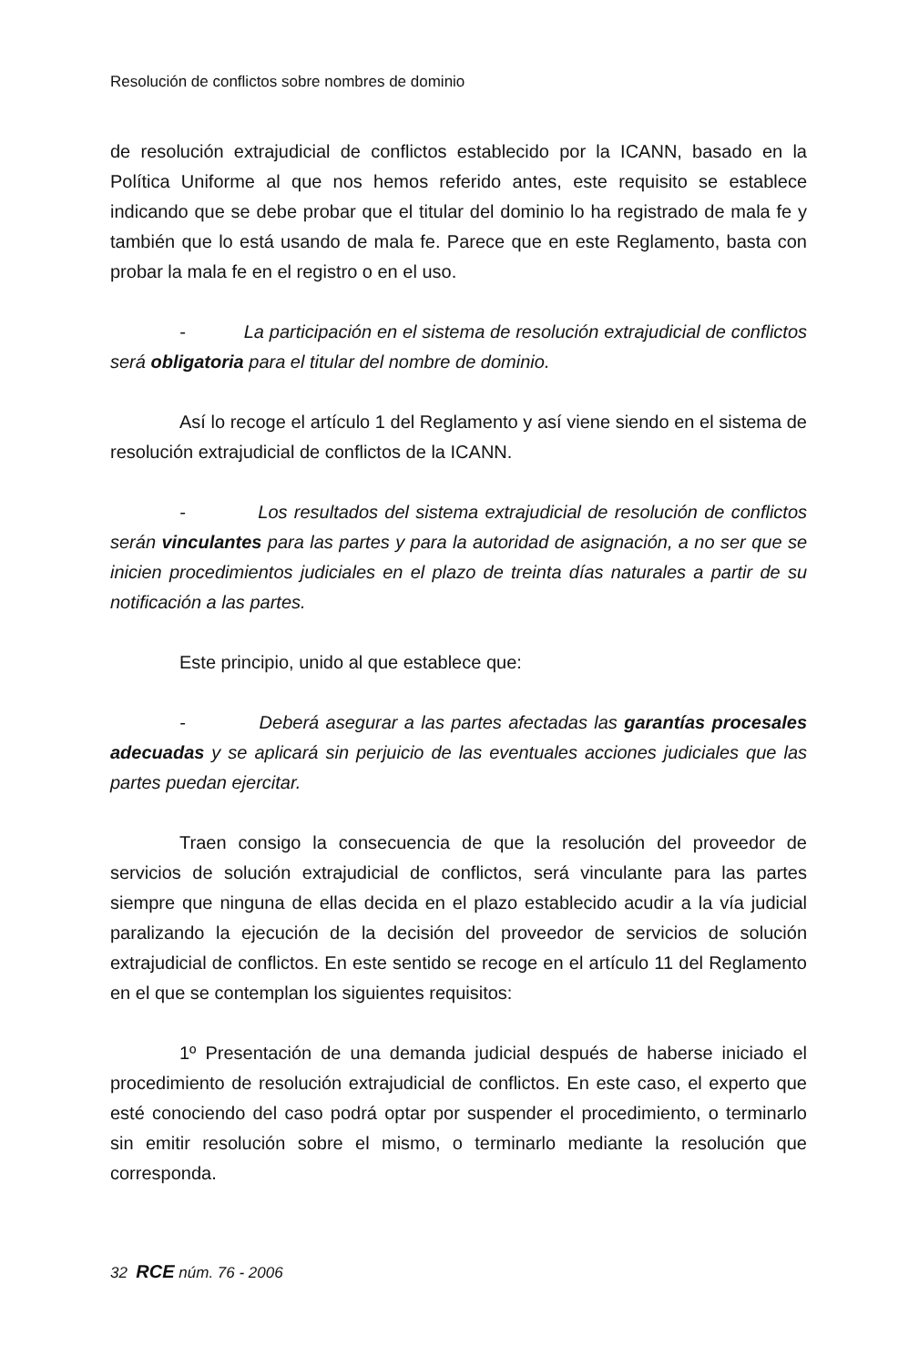Resolución de conflictos sobre nombres de dominio
de resolución extrajudicial de conflictos establecido por la ICANN, basado en la Política Uniforme al que nos hemos referido antes, este requisito se establece indicando que se debe probar que el titular del dominio lo ha registrado de mala fe y también que lo está usando de mala fe. Parece que en este Reglamento, basta con probar la mala fe en el registro o en el uso.
- La participación en el sistema de resolución extrajudicial de conflictos será obligatoria para el titular del nombre de dominio.
Así lo recoge el artículo 1 del Reglamento y así viene siendo en el sistema de resolución extrajudicial de conflictos de la ICANN.
- Los resultados del sistema extrajudicial de resolución de conflictos serán vinculantes para las partes y para la autoridad de asignación, a no ser que se inicien procedimientos judiciales en el plazo de treinta días naturales a partir de su notificación a las partes.
Este principio, unido al que establece que:
- Deberá asegurar a las partes afectadas las garantías procesales adecuadas y se aplicará sin perjuicio de las eventuales acciones judiciales que las partes puedan ejercitar.
Traen consigo la consecuencia de que la resolución del proveedor de servicios de solución extrajudicial de conflictos, será vinculante para las partes siempre que ninguna de ellas decida en el plazo establecido acudir a la vía judicial paralizando la ejecución de la decisión del proveedor de servicios de solución extrajudicial de conflictos. En este sentido se recoge en el artículo 11 del Reglamento en el que se contemplan los siguientes requisitos:
1º Presentación de una demanda judicial después de haberse iniciado el procedimiento de resolución extrajudicial de conflictos. En este caso, el experto que esté conociendo del caso podrá optar por suspender el procedimiento, o terminarlo sin emitir resolución sobre el mismo, o terminarlo mediante la resolución que corresponda.
32 RCE núm. 76 - 2006